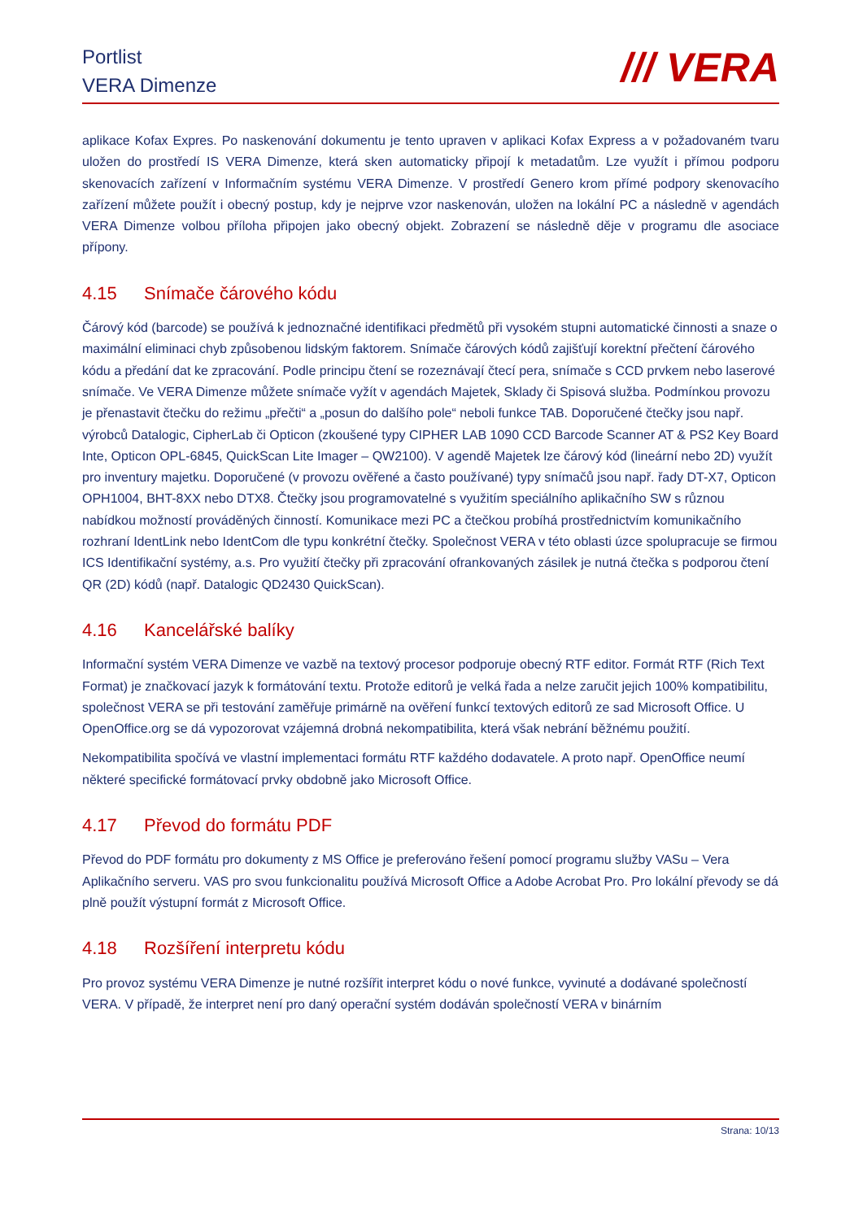Portlist
VERA Dimenze
/// VERA
aplikace Kofax Expres. Po naskenování dokumentu je tento upraven v aplikaci Kofax Express a v požadovaném tvaru uložen do prostředí IS VERA Dimenze, která sken automaticky připojí k metadatům. Lze využít i přímou podporu skenovacích zařízení v Informačním systému VERA Dimenze. V prostředí Genero krom přímé podpory skenovacího zařízení můžete použít i obecný postup, kdy je nejprve vzor naskenován, uložen na lokální PC a následně v agendách VERA Dimenze volbou příloha připojen jako obecný objekt. Zobrazení se následně děje v programu dle asociace přípony.
4.15 Snímače čárového kódu
Čárový kód (barcode) se používá k jednoznačné identifikaci předmětů při vysokém stupni automatické činnosti a snaze o maximální eliminaci chyb způsobenou lidským faktorem. Snímače čárových kódů zajišťují korektní přečtení čárového kódu a předání dat ke zpracování. Podle principu čtení se rozeznávají čtecí pera, snímače s CCD prvkem nebo laserové snímače. Ve VERA Dimenze můžete snímače vyžít v agendách Majetek, Sklady či Spisová služba. Podmínkou provozu je přenastavit čtečku do režimu „přečti“ a „posun do dalšího pole“ neboli funkce TAB. Doporučené čtečky jsou např. výrobců Datalogic, CipherLab či Opticon (zkoušené typy CIPHER LAB 1090 CCD Barcode Scanner AT & PS2 Key Board Inte, Opticon OPL-6845, QuickScan Lite Imager – QW2100). V agendě Majetek lze čárový kód (lineární nebo 2D) využít pro inventury majetku. Doporučené (v provozu ověřené a často používané) typy snímačů jsou např. řady DT-X7, Opticon OPH1004, BHT-8XX nebo DTX8. Čtečky jsou programovatelné s využitím speciálního aplikačního SW s různou nabídkou možností prováděných činností. Komunikace mezi PC a čtečkou probíhá prostřednictvím komunikačního rozhraní IdentLink nebo IdentCom dle typu konkrétní čtečky. Společnost VERA v této oblasti úzce spolupracuje se firmou ICS Identifikační systémy, a.s. Pro využití čtečky při zpracování ofrankovaných zásilek je nutná čtečka s podporou čtení QR (2D) kódů (např. Datalogic QD2430 QuickScan).
4.16 Kancelářské balíky
Informační systém VERA Dimenze ve vazbě na textový procesor podporuje obecný RTF editor. Formát RTF (Rich Text Format) je značkovací jazyk k formátování textu. Protože editorů je velká řada a nelze zaručit jejich 100% kompatibilitu, společnost VERA se při testování zaměřuje primárně na ověření funkcí textových editorů ze sad Microsoft Office. U OpenOffice.org se dá vypozorovat vzájemná drobná nekompatibilita, která však nebrání běžnému použití.
Nekompatibilita spočívá ve vlastní implementaci formátu RTF každého dodavatele. A proto např. OpenOffice neumí některé specifické formátovací prvky obdobně jako Microsoft Office.
4.17 Převod do formátu PDF
Převod do PDF formátu pro dokumenty z MS Office je preferováno řešení pomocí programu služby VASu – Vera Aplikačního serveru. VAS pro svou funkcionalitu používá Microsoft Office a Adobe Acrobat Pro. Pro lokální převody se dá plně použít výstupní formát z Microsoft Office.
4.18 Rozšíření interpretu kódu
Pro provoz systému VERA Dimenze je nutné rozšířit interpret kódu o nové funkce, vyvinuté a dodávané společností VERA. V případě, že interpret není pro daný operační systém dodáván společností VERA v binárním
Strana: 10/13